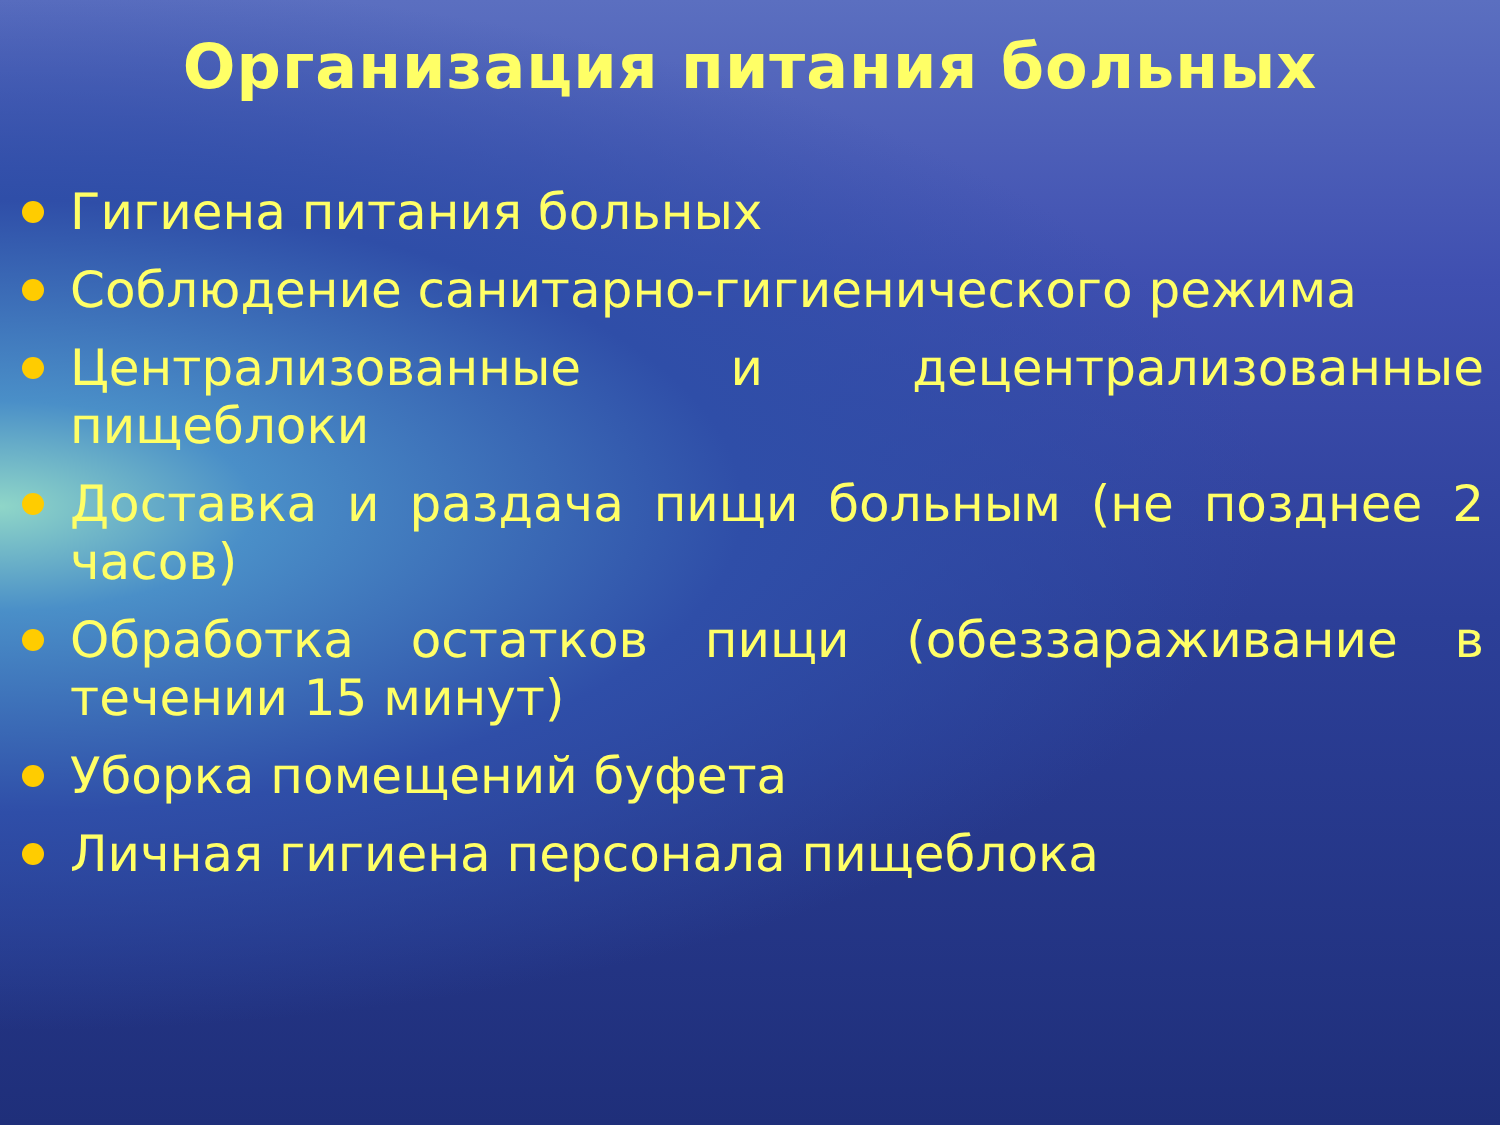Организация питания больных
Гигиена питания больных
Соблюдение санитарно-гигиенического режима
Централизованные и децентрализованные пищеблоки
Доставка и раздача пищи больным (не позднее 2 часов)
Обработка остатков пищи (обеззараживание в течении 15 минут)
Уборка помещений буфета
Личная гигиена персонала пищеблока